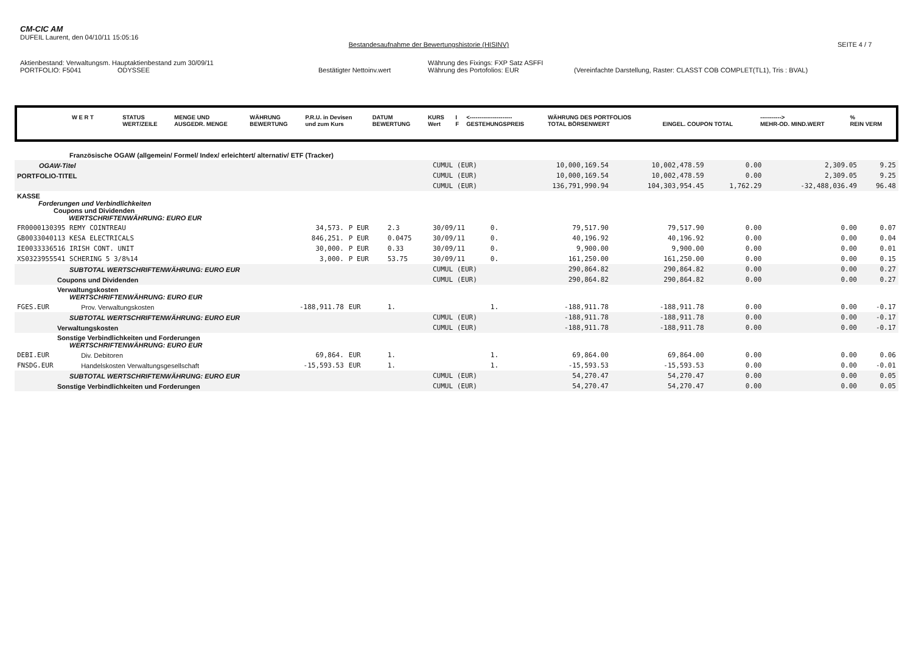CM-CIC AM
DUFEIL Laurent, den 04/10/11 15:05:16
Bestandesaufnahme der Bewertungshistorie (HISINV)
SEITE 4 / 7
Aktienbestand: Verwaltungsm. Hauptaktienbestand zum 30/09/11 Währung des Fixings: FXP Satz ASFFI
PORTFOLIO: F5041 ODYSSEE Bestätigter Nettoinv.wert Währung des Portofolios: EUR (Vereinfachte Darstellung, Raster: CLASST COB COMPLET(TL1), Tris : BVAL)
| W E R T | STATUS WERT/ZEILE | MENGE UND AUSGEDR. MENGE | WÄHRUNG BEWERTUNG | P.R.U. in Devisen und zum Kurs | DATUM BEWERTUNG | KURS Wert | I F | <---------------------- GESTEHUNGSPREIS | WÄHRUNG DES PORTFOLIOS TOTAL BÖRSENWERT | EINGEL. COUPON TOTAL | -----------> MEHR-OD. MIND.WERT | % REIN VERM |
| --- | --- | --- | --- | --- | --- | --- | --- | --- | --- | --- | --- | --- |
| Französische OGAW (allgemein/ Formel/ Index/ erleichtert/ alternativ/ ETF (Tracker) | | | | | | | | | | | | |
| OGAW-Titel | | | | | CUMUL (EUR) | | | 10,000,169.54 | 10,002,478.59 | 0.00 | 2,309.05 | 9.25 |
| PORTFOLIO-TITEL | | | | | CUMUL (EUR) | | | 10,000,169.54 | 10,002,478.59 | 0.00 | 2,309.05 | 9.25 |
| | | | | | CUMUL (EUR) | | | 136,791,990.94 | 104,303,954.45 | 1,762.29 | -32,488,036.49 | 96.48 |
| KASSE Forderungen und Verbindlichkeiten Coupons und Dividenden WERTSCHRIFTENWÄHRUNG: EURO EUR | | | | | | | | | | | | |
| FR0000130395 REMY COINTREAU | | 34,573. | P EUR | 2.3 | 30/09/11 | 0. | | 79,517.90 | 79,517.90 | 0.00 | 0.00 | 0.07 |
| GB0033040113 KESA ELECTRICALS | | 846,251. | P EUR | 0.0475 | 30/09/11 | 0. | | 40,196.92 | 40,196.92 | 0.00 | 0.00 | 0.04 |
| IE0033336516 IRISH CONT. UNIT | | 30,000. | P EUR | 0.33 | 30/09/11 | 0. | | 9,900.00 | 9,900.00 | 0.00 | 0.00 | 0.01 |
| XS0323955541 SCHERING 5 3/8%14 | | 3,000. | P EUR | 53.75 | 30/09/11 | 0. | | 161,250.00 | 161,250.00 | 0.00 | 0.00 | 0.15 |
| SUBTOTAL WERTSCHRIFTENWÄHRUNG: EURO EUR | | | | | CUMUL (EUR) | | | 290,864.82 | 290,864.82 | 0.00 | 0.00 | 0.27 |
| Coupons und Dividenden | | | | | CUMUL (EUR) | | | 290,864.82 | 290,864.82 | 0.00 | 0.00 | 0.27 |
| Verwaltungskosten WERTSCHRIFTENWÄHRUNG: EURO EUR | | | | | | | | | | | | |
| FGES.EUR | Prov. Verwaltungskosten | -188,911.78 | EUR | 1. | | 1. | | -188,911.78 | -188,911.78 | 0.00 | 0.00 | -0.17 |
| SUBTOTAL WERTSCHRIFTENWÄHRUNG: EURO EUR | | | | | CUMUL (EUR) | | | -188,911.78 | -188,911.78 | 0.00 | 0.00 | -0.17 |
| Verwaltungskosten | | | | | CUMUL (EUR) | | | -188,911.78 | -188,911.78 | 0.00 | 0.00 | -0.17 |
| Sonstige Verbindlichkeiten und Forderungen WERTSCHRIFTENWÄHRUNG: EURO EUR | | | | | | | | | | | | |
| DEBI.EUR | Div. Debitoren | 69,864. | EUR | 1. | | 1. | | 69,864.00 | 69,864.00 | 0.00 | 0.00 | 0.06 |
| FNSDG.EUR | Handelskosten Verwaltungsgesellschaft | -15,593.53 | EUR | 1. | | 1. | | -15,593.53 | -15,593.53 | 0.00 | 0.00 | -0.01 |
| SUBTOTAL WERTSCHRIFTENWÄHRUNG: EURO EUR | | | | | CUMUL (EUR) | | | 54,270.47 | 54,270.47 | 0.00 | 0.00 | 0.05 |
| Sonstige Verbindlichkeiten und Forderungen | | | | | CUMUL (EUR) | | | 54,270.47 | 54,270.47 | 0.00 | 0.00 | 0.05 |